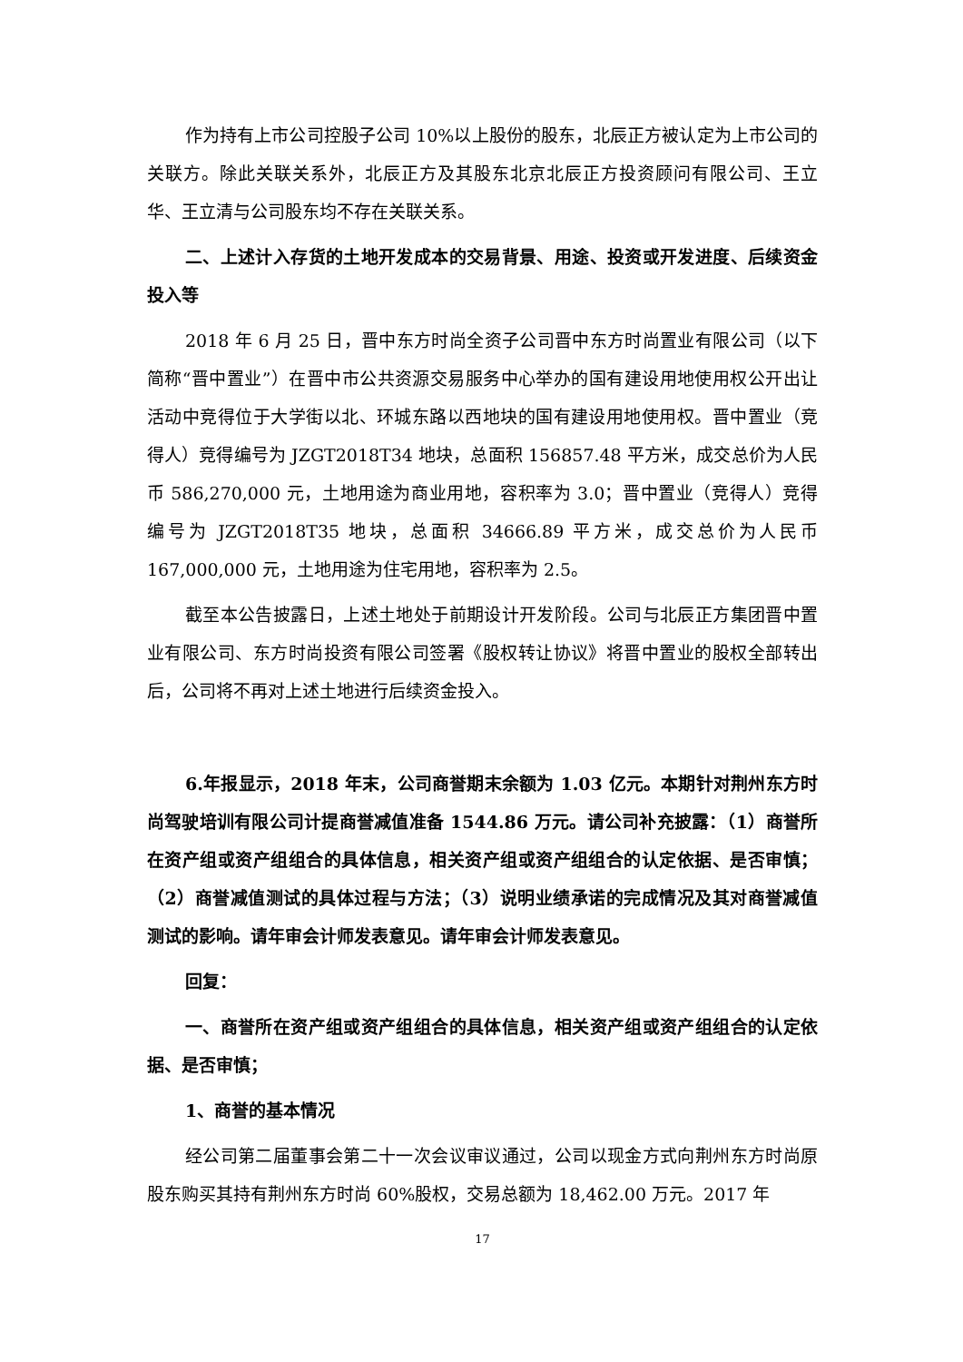作为持有上市公司控股子公司 10%以上股份的股东，北辰正方被认定为上市公司的关联方。除此关联关系外，北辰正方及其股东北京北辰正方投资顾问有限公司、王立华、王立清与公司股东均不存在关联关系。
二、上述计入存货的土地开发成本的交易背景、用途、投资或开发进度、后续资金投入等
2018 年 6 月 25 日，晋中东方时尚全资子公司晋中东方时尚置业有限公司（以下简称“晋中置业”）在晋中市公共资源交易服务中心举办的国有建设用地使用权公开出让活动中竞得位于大学街以北、环城东路以西地块的国有建设用地使用权。晋中置业（竞得人）竞得编号为 JZGT2018T34 地块，总面积 156857.48 平方米，成交总价为人民币 586,270,000 元，土地用途为商业用地，容积率为 3.0；晋中置业（竞得人）竞得编号为 JZGT2018T35 地块，总面积 34666.89 平方米，成交总价为人民币 167,000,000 元，土地用途为住宅用地，容积率为 2.5。
截至本公告披露日，上述土地处于前期设计开发阶段。公司与北辰正方集团晋中置业有限公司、东方时尚投资有限公司签署《股权转让协议》将晋中置业的股权全部转出后，公司将不再对上述土地进行后续资金投入。
6.年报显示，2018 年末，公司商誉期末余额为 1.03 亿元。本期针对荆州东方时尚驾驶培训有限公司计提商誉减值准备 1544.86 万元。请公司补充披露：（1）商誉所在资产组或资产组组合的具体信息，相关资产组或资产组组合的认定依据、是否审慎；（2）商誉减值测试的具体过程与方法；（3）说明业绩承诺的完成情况及其对商誉减值测试的影响。请年审会计师发表意见。请年审会计师发表意见。
回复：
一、商誉所在资产组或资产组组合的具体信息，相关资产组或资产组组合的认定依据、是否审慎；
1、商誉的基本情况
经公司第二届董事会第二十一次会议审议通过，公司以现金方式向荆州东方时尚原股东购买其持有荆州东方时尚 60%股权，交易总额为 18,462.00 万元。2017 年
17